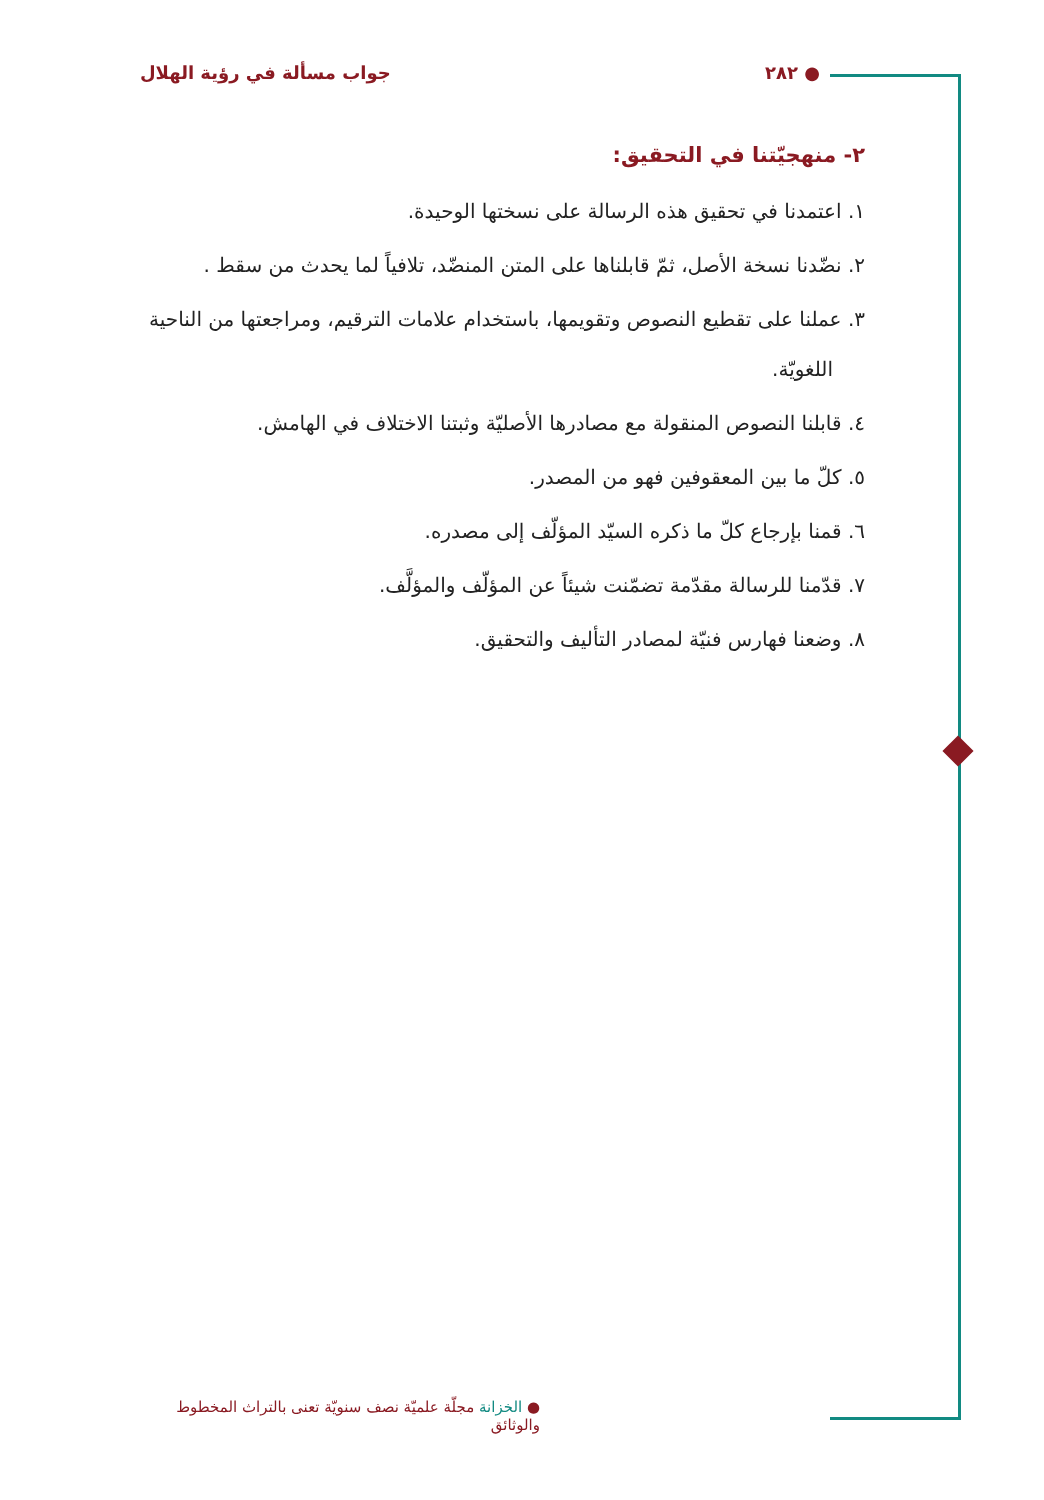● ٢٨٢ جواب مسألة في رؤية الهلال
٢- منهجيّتنا في التحقيق:
١. اعتمدنا في تحقيق هذه الرسالة على نسختها الوحيدة.
٢. نضّدنا نسخة الأصل، ثمّ قابلناها على المتن المنضّد، تلافياً لما يحدث من سقط .
٣. عملنا على تقطيع النصوص وتقويمها، باستخدام علامات الترقيم، ومراجعتها من الناحية اللغويّة.
٤. قابلنا النصوص المنقولة مع مصادرها الأصليّة وثبتنا الاختلاف في الهامش.
٥. كلّ ما بين المعقوفين فهو من المصدر.
٦. قمنا بإرجاع كلّ ما ذكره السيّد المؤلّف إلى مصدره.
٧. قدّمنا للرسالة مقدّمة تضمّنت شيئاً عن المؤلّف والمؤلَّف.
٨. وضعنا فهارس فنيّة لمصادر التأليف والتحقيق.
● الخزانة مجلّة علميّة نصف سنويّة تعنى بالتراث المخطوط والوثائق